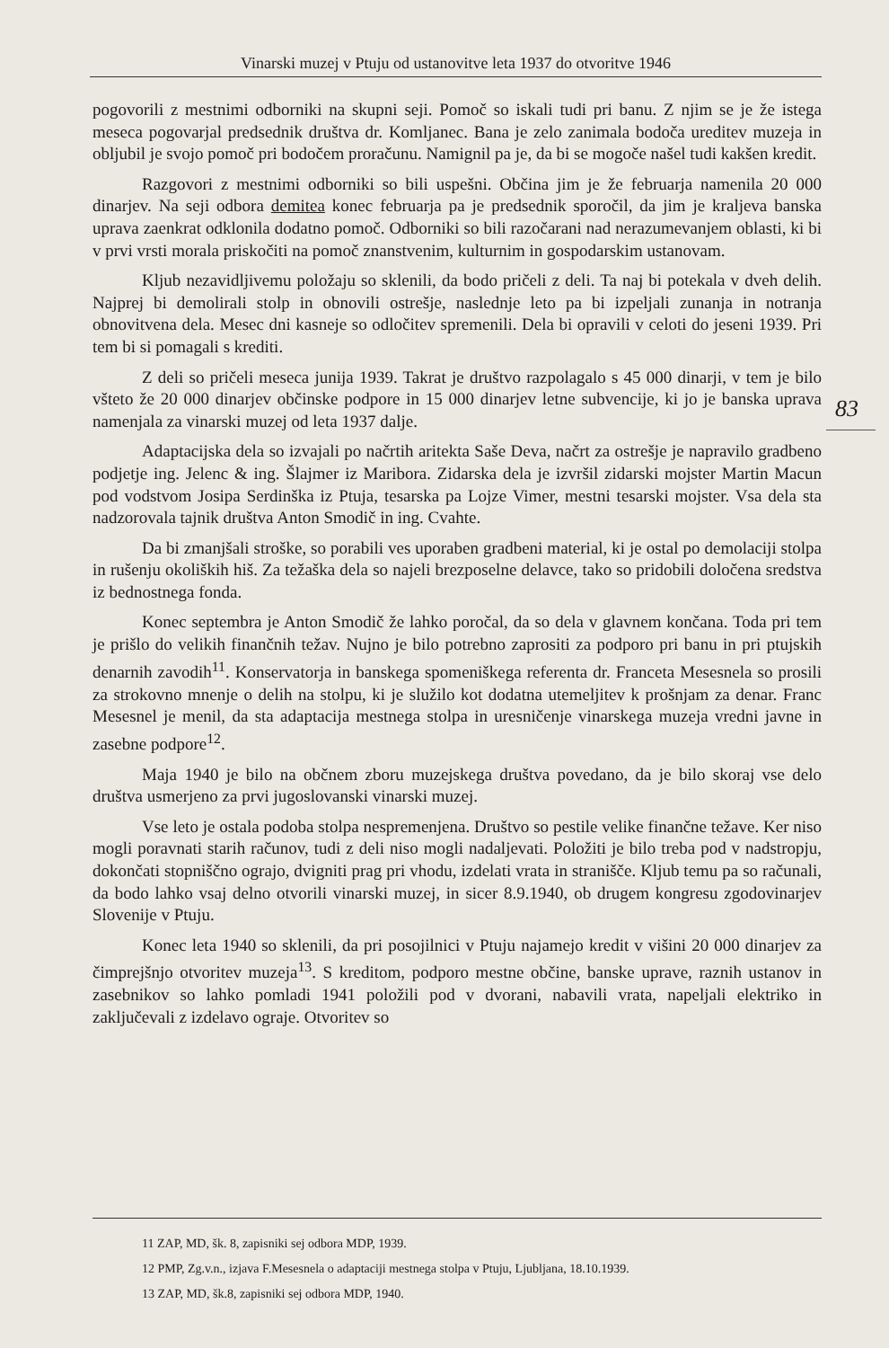Vinarski muzej v Ptuju od ustanovitve leta 1937 do otvoritve 1946
pogovorili z mestnimi odborniki na skupni seji. Pomoč so iskali tudi pri banu. Z njim se je že istega meseca pogovarjal predsednik društva dr. Komljanec. Bana je zelo zanimala bodoča ureditev muzeja in obljubil je svojo pomoč pri bodočem proračunu. Namignil pa je, da bi se mogoče našel tudi kakšen kredit.
Razgovori z mestnimi odborniki so bili uspešni. Občina jim je že februarja namenila 20 000 dinarjev. Na seji odbora demitea konec februarja pa je predsednik sporočil, da jim je kraljeva banska uprava zaenkrat odklonila dodatno pomoč. Odborniki so bili razočarani nad nerazumevanjem oblasti, ki bi v prvi vrsti morala priskočiti na pomoč znanstvenim, kulturnim in gospodarskim ustanovam.
Kljub nezavidljivemu položaju so sklenili, da bodo pričeli z deli. Ta naj bi potekala v dveh delih. Najprej bi demolirali stolp in obnovili ostrešje, naslednje leto pa bi izpeljali zunanja in notranja obnovitvena dela. Mesec dni kasneje so odločitev spremenili. Dela bi opravili v celoti do jeseni 1939. Pri tem bi si pomagali s krediti.
Z deli so pričeli meseca junija 1939. Takrat je društvo razpolagalo s 45 000 dinarji, v tem je bilo všteto že 20 000 dinarjev občinske podpore in 15 000 dinarjev letne subvencije, ki jo je banska uprava namenjala za vinarski muzej od leta 1937 dalje.
Adaptacijska dela so izvajali po načrtih aritekta Saše Deva, načrt za ostrešje je napravilo gradbeno podjetje ing. Jelenc & ing. Šlajmer iz Maribora. Zidarska dela je izvršil zidarski mojster Martin Macun pod vodstvom Josipa Serdinška iz Ptuja, tesarska pa Lojze Vimer, mestni tesarski mojster. Vsa dela sta nadzorovala tajnik društva Anton Smodič in ing. Cvahte.
Da bi zmanjšali stroške, so porabili ves uporaben gradbeni material, ki je ostal po demolaciji stolpa in rušenju okoliških hiš. Za težaška dela so najeli brezposelne delavce, tako so pridobili določena sredstva iz bednostnega fonda.
Konec septembra je Anton Smodič že lahko poročal, da so dela v glavnem končana. Toda pri tem je prišlo do velikih finančnih težav. Nujno je bilo potrebno zaprositi za podporo pri banu in pri ptujskih denarnih zavodih<sup>11</sup>. Konservatorja in banskega spomeniškega referenta dr. Franceta Mesesnela so prosili za strokovno mnenje o delih na stolpu, ki je služilo kot dodatna utemeljitev k prošnjam za denar. Franc Mesesnel je menil, da sta adaptacija mestnega stolpa in uresničenje vinarskega muzeja vredni javne in zasebne podpore<sup>12</sup>.
Maja 1940 je bilo na občnem zboru muzejskega društva povedano, da je bilo skoraj vse delo društva usmerjeno za prvi jugoslovanski vinarski muzej.
Vse leto je ostala podoba stolpa nespremenjena. Društvo so pestile velike finančne težave. Ker niso mogli poravnati starih računov, tudi z deli niso mogli nadaljevati. Položiti je bilo treba pod v nadstropju, dokončati stopniščno ograjo, dvigniti prag pri vhodu, izdelati vrata in stranišče. Kljub temu pa so računali, da bodo lahko vsaj delno otvorili vinarski muzej, in sicer 8.9.1940, ob drugem kongresu zgodovinarjev Slovenije v Ptuju.
Konec leta 1940 so sklenili, da pri posojilnici v Ptuju najamejo kredit v višini 20 000 dinarjev za čimprejšnjo otvoritev muzeja<sup>13</sup>. S kreditom, podporo mestne občine, banske uprave, raznih ustanov in zasebnikov so lahko pomladi 1941 položili pod v dvorani, nabavili vrata, napeljali elektriko in zaključevali z izdelavo ograje. Otvoritev so
83
11 ZAP, MD, šk. 8, zapisniki sej odbora MDP, 1939.
12 PMP, Zg.v.n., izjava F.Mesesnela o adaptaciji mestnega stolpa v Ptuju, Ljubljana, 18.10.1939.
13 ZAP, MD, šk.8, zapisniki sej odbora MDP, 1940.